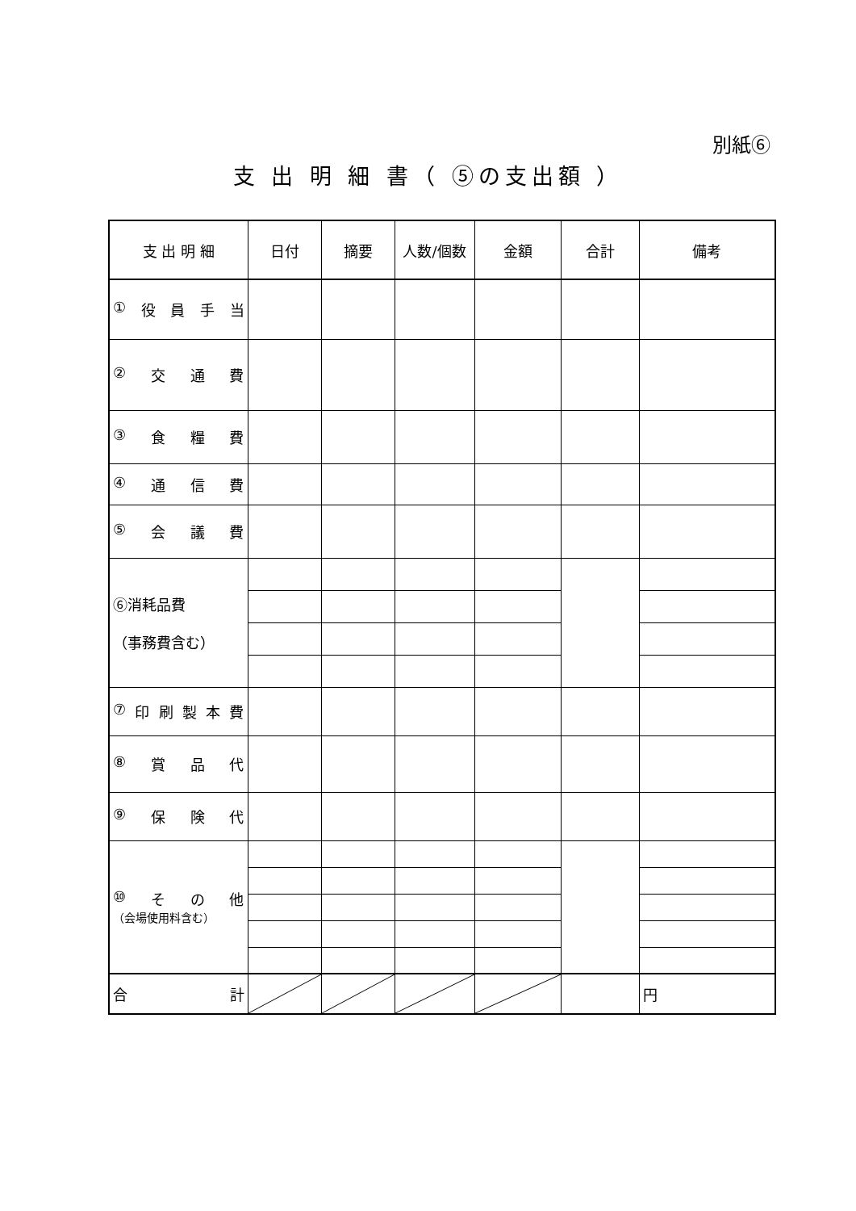別紙⑥
支 出 明 細 書（ ⑤の支出額 ）
| 支 出 明 細 | 日付 | 摘要 | 人数/個数 | 金額 | 合計 | 備考 |
| --- | --- | --- | --- | --- | --- | --- |
| ① 役 員 手 当 | | | | | | |
| ② 交 通 費 | | | | | | |
| ③ 食 糧 費 | | | | | | |
| ④ 通 信 費 | | | | | | |
| ⑤ 会 議 費 | | | | | | |
| ⑥消耗品費 （事務費含む） | | | | | | |
| ⑦ 印 刷 製 本 費 | | | | | | |
| ⑧ 賞 品 代 | | | | | | |
| ⑨ 保 険 代 | | | | | | |
| ⑩ そ の 他 （会場使用料含む） | | | | | | |
| 合 計 | | | | | | 円 |